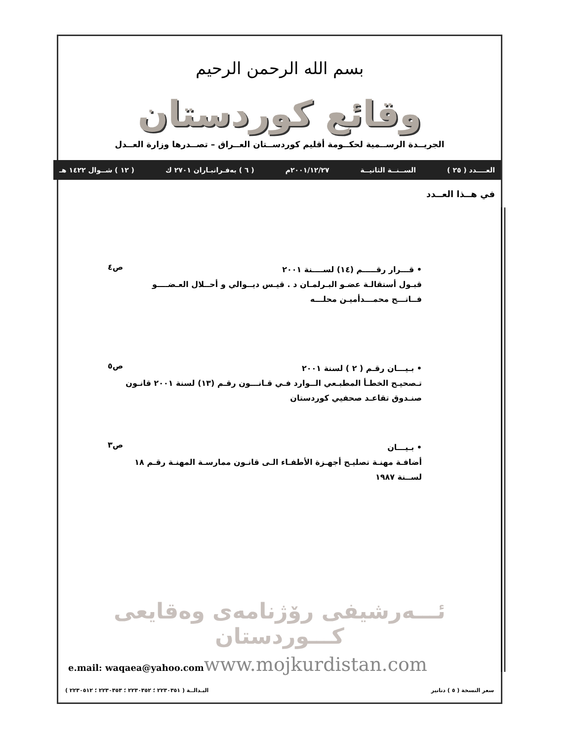بسم الله الرحمن الرحيم
وقائع كوردستان
الجريــدة الرســمية لحكــومة أقليم كوردســتان العــراق – تصــدرها وزارة العــدل
العــــدد ( ٢٥ ) الســنــة الثانيــة ٢٠٠١/١٢/٢٧م ( ٦ ) بەفـرانبـاران ٢٧٠١ ك ( ١٢ ) شــوال ١٤٢٢ هـ
في هــذا العــدد
• قـــرار رقـــــم (١٤) لســــنة ٢٠٠١
قبـول أستقالـة عضـو البـرلمـان د . قيـس ديــوالي و أحــلال العـضــــو فــاتـــح محمـــدأميـن محلـــه
ص٤
• بـيـــان رقـم ( ٢ ) لسنة ٢٠٠١
تـصحيـح الخطـأ المطبـعي الــوارد فـي قـانـــون رقـم (١٣) لسنة ٢٠٠١ قانـون صنـدوق تقاعـد صحفيي كوردستان
ص٥
• بـيـــان
أضافـة مهنـة تصليـح أجهـزة الأطفـاء الـى قانـون ممارسـة المهنـة رقـم ١٨ لســنة ١٩٨٧
ص٣
ئـــەرشيفى رۆژنامەى وەقايعى كـــوردستان
e.mail: waqaea@yahoo.com www.mojkurdistan.com
سعر النسخة ( ٥ ) دنانير البـدالــة ( ٢٢٣٠٣٥١ ؛ ٢٢٣٠٣٥٢ ؛ ٢٢٣٠٣٥٣ ؛ ٢٢٣٠٥١٢ )